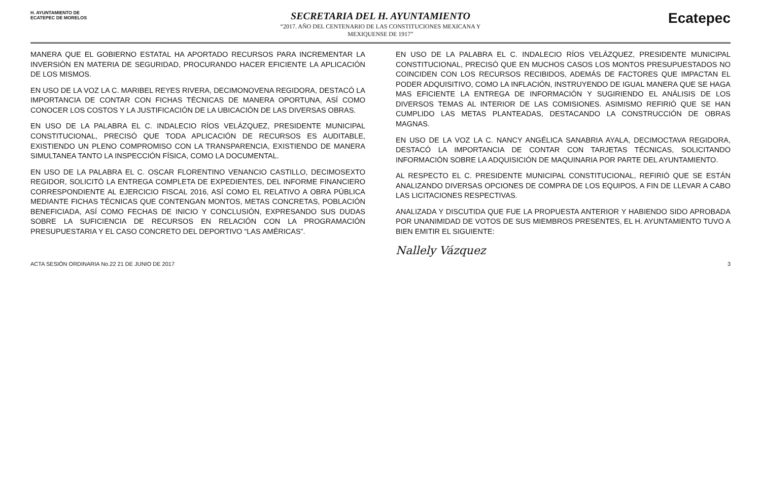H. AYUNTAMIENTO DE
ECATEPEC DE MORELOS
SECRETARIA DEL H. AYUNTAMIENTO
“2017. AÑO DEL CENTENARIO DE LAS CONSTITUCIONES MEXICANA Y
MEXIQUENSE DE 1917”
Ecatepec
MANERA QUE EL GOBIERNO ESTATAL HA APORTADO RECURSOS PARA INCREMENTAR LA INVERSIÓN EN MATERIA DE SEGURIDAD, PROCURANDO HACER EFICIENTE LA APLICACIÓN DE LOS MISMOS.
EN USO DE LA VOZ LA C. MARIBEL REYES RIVERA, DECIMONOVENA REGIDORA, DESTACÓ LA IMPORTANCIA DE CONTAR CON FICHAS TÉCNICAS DE MANERA OPORTUNA, ASÍ COMO CONOCER LOS COSTOS Y LA JUSTIFICACIÓN DE LA UBICACIÓN DE LAS DIVERSAS OBRAS.
EN USO DE LA PALABRA EL C. INDALECIO RÍOS VELÁZQUEZ, PRESIDENTE MUNICIPAL CONSTITUCIONAL, PRECISÓ QUE TODA APLICACIÓN DE RECURSOS ES AUDITABLE, EXISTIENDO UN PLENO COMPROMISO CON LA TRANSPARENCIA, EXISTIENDO DE MANERA SIMULTANEA TANTO LA INSPECCIÓN FÍSICA, COMO LA DOCUMENTAL.
EN USO DE LA PALABRA EL C. OSCAR FLORENTINO VENANCIO CASTILLO, DECIMOSEXTO REGIDOR, SOLICITÓ LA ENTREGA COMPLETA DE EXPEDIENTES, DEL INFORME FINANCIERO CORRESPONDIENTE AL EJERCICIO FISCAL 2016, ASÍ COMO EL RELATIVO A OBRA PÚBLICA MEDIANTE FICHAS TÉCNICAS QUE CONTENGAN MONTOS, METAS CONCRETAS, POBLACIÓN BENEFICIADA, ASÍ COMO FECHAS DE INICIO Y CONCLUSIÓN, EXPRESANDO SUS DUDAS SOBRE LA SUFICIENCIA DE RECURSOS EN RELACIÓN CON LA PROGRAMACIÓN PRESUPUESTARIA Y EL CASO CONCRETO DEL DEPORTIVO “LAS AMÉRICAS”.
EN USO DE LA PALABRA EL C. INDALECIO RÍOS VELÁZQUEZ, PRESIDENTE MUNICIPAL CONSTITUCIONAL, PRECISÓ QUE EN MUCHOS CASOS LOS MONTOS PRESUPUESTADOS NO COINCIDEN CON LOS RECURSOS RECIBIDOS, ADEMÁS DE FACTORES QUE IMPACTAN EL PODER ADQUISITIVO, COMO LA INFLACIÓN, INSTRUYENDO DE IGUAL MANERA QUE SE HAGA MAS EFICIENTE LA ENTREGA DE INFORMACIÓN Y SUGIRIENDO EL ANÁLISIS DE LOS DIVERSOS TEMAS AL INTERIOR DE LAS COMISIONES. ASIMISMO REFIRIÓ QUE SE HAN CUMPLIDO LAS METAS PLANTEADAS, DESTACANDO LA CONSTRUCCIÓN DE OBRAS MAGNAS.
EN USO DE LA VOZ LA C. NANCY ANGÉLICA SANABRIA AYALA, DECIMOCTAVA REGIDORA, DESTACÓ LA IMPORTANCIA DE CONTAR CON TARJETAS TÉCNICAS, SOLICITANDO INFORMACIÓN SOBRE LA ADQUISICIÓN DE MAQUINARIA POR PARTE DEL AYUNTAMIENTO.
AL RESPECTO EL C. PRESIDENTE MUNICIPAL CONSTITUCIONAL, REFIRIÓ QUE SE ESTÁN ANALIZANDO DIVERSAS OPCIONES DE COMPRA DE LOS EQUIPOS, A FIN DE LLEVAR A CABO LAS LICITACIONES RESPECTIVAS.
ANALIZADA Y DISCUTIDA QUE FUE LA PROPUESTA ANTERIOR Y HABIENDO SIDO APROBADA POR UNANIMIDAD DE VOTOS DE SUS MIEMBROS PRESENTES, EL H. AYUNTAMIENTO TUVO A BIEN EMITIR EL SIGUIENTE:
Nallely Vázquez
ACTA SESIÓN ORDINARIA No.22 21 DE JUNIO DE 2017 3